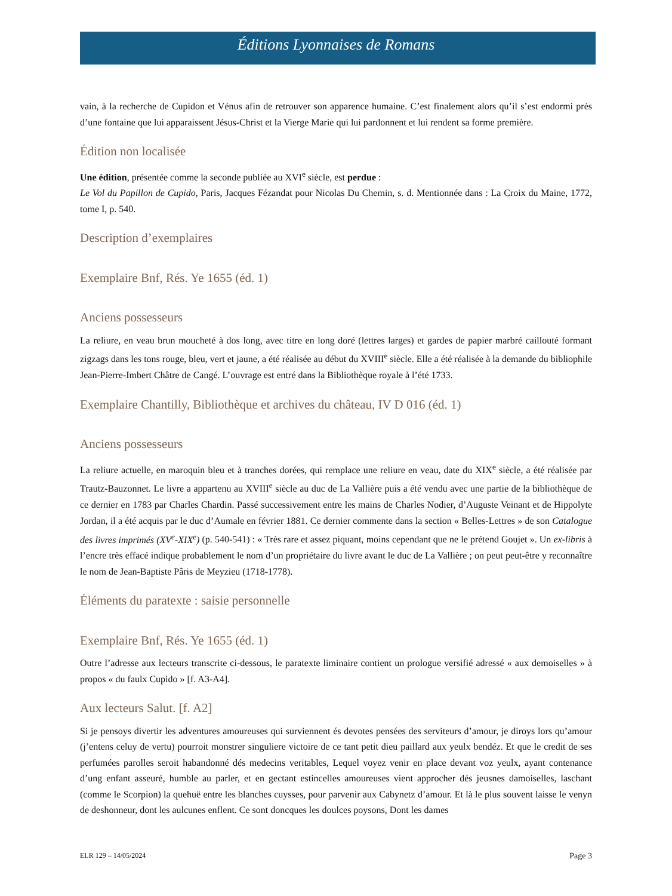Éditions Lyonnaises de Romans
vain, à la recherche de Cupidon et Vénus afin de retrouver son apparence humaine. C’est finalement alors qu’il s’est endormi près d’une fontaine que lui apparaissent Jésus-Christ et la Vierge Marie qui lui pardonnent et lui rendent sa forme première.
Édition non localisée
Une édition, présentée comme la seconde publiée au XVI<sup>e</sup> siècle, est perdue :
Le Vol du Papillon de Cupido, Paris, Jacques Fézandat pour Nicolas Du Chemin, s. d. Mentionnée dans : La Croix du Maine, 1772, tome I, p. 540.
Description d’exemplaires
Exemplaire Bnf, Rés. Ye 1655 (éd. 1)
Anciens possesseurs
La reliure, en veau brun moucheté à dos long, avec titre en long doré (lettres larges) et gardes de papier marbré caillouté formant zigzags dans les tons rouge, bleu, vert et jaune, a été réalisée au début du XVIII<sup>e</sup> siècle. Elle a été réalisée à la demande du bibliophile Jean-Pierre-Imbert Châtre de Cangé. L’ouvrage est entré dans la Bibliothèque royale à l’été 1733.
Exemplaire Chantilly, Bibliothèque et archives du château, IV D 016 (éd. 1)
Anciens possesseurs
La reliure actuelle, en maroquin bleu et à tranches dorées, qui remplace une reliure en veau, date du XIX<sup>e</sup> siècle, a été réalisée par Trautz-Bauzonnet. Le livre a appartenu au XVIII<sup>e</sup> siècle au duc de La Vallière puis a été vendu avec une partie de la bibliothèque de ce dernier en 1783 par Charles Chardin. Passé successivement entre les mains de Charles Nodier, d’Auguste Veinant et de Hippolyte Jordan, il a été acquis par le duc d’Aumale en février 1881. Ce dernier commente dans la section « Belles-Lettres » de son Catalogue des livres imprimés (XV<sup>e</sup>-XIX<sup>e</sup>) (p. 540-541) : « Très rare et assez piquant, moins cependant que ne le prétend Goujet ». Un ex-libris à l’encre très effacé indique probablement le nom d’un propriétaire du livre avant le duc de La Vallière ; on peut peut-être y reconnaître le nom de Jean-Baptiste Pâris de Meyzieu (1718-1778).
Éléments du paratexte : saisie personnelle
Exemplaire Bnf, Rés. Ye 1655 (éd. 1)
Outre l’adresse aux lecteurs transcrite ci-dessous, le paratexte liminaire contient un prologue versifié adressé « aux demoiselles » à propos « du faulx Cupido » [f. A3-A4].
Aux lecteurs Salut. [f. A2]
Si je pensoys divertir les adventures amoureuses qui surviennent és devotes pensées des serviteurs d’amour, je diroys lors qu’amour (j’entens celuy de vertu) pourroit monstrer singuliere victoire de ce tant petit dieu paillard aux yeulx bendéz. Et que le credit de ses perfumées parolles seroit habandonné dés medecins veritables, Lequel voyez venir en place devant voz yeulx, ayant contenance d’ung enfant asseuré, humble au parler, et en gectant estincelles amoureuses vient approcher dés jeusnes damoiselles, laschant (comme le Scorpion) la quehuë entre les blanches cuysses, pour parvenir aux Cabynetz d’amour. Et là le plus souvent laisse le venyn de deshonneur, dont les aulcunes enflent. Ce sont doncques les doulces poysons, Dont les dames
ELR 129 – 14/05/2024 Page 3